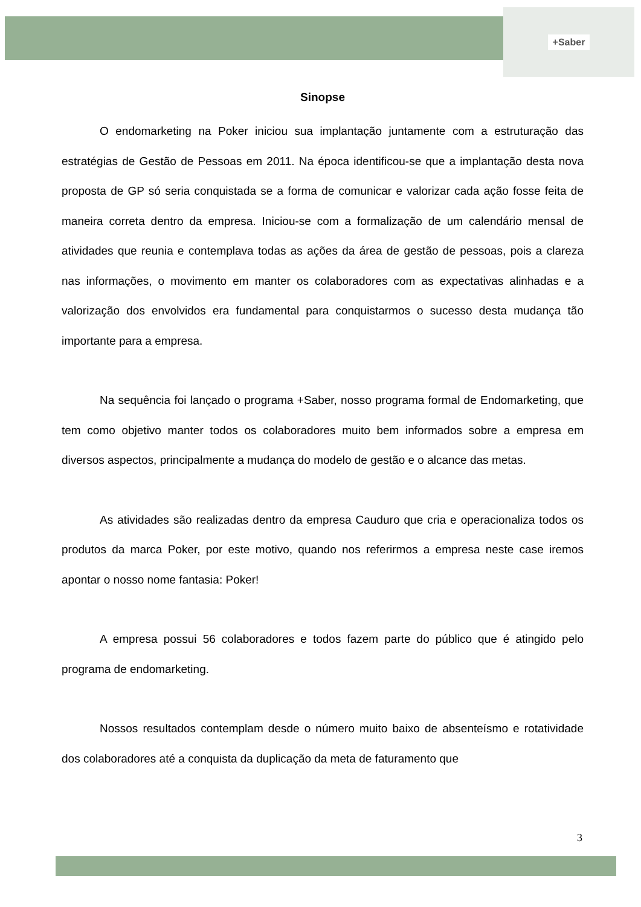+Saber
Sinopse
O endomarketing na Poker iniciou sua implantação juntamente com a estruturação das estratégias de Gestão de Pessoas em 2011. Na época identificou-se que a implantação desta nova proposta de GP só seria conquistada se a forma de comunicar e valorizar cada ação fosse feita de maneira correta dentro da empresa. Iniciou-se com a formalização de um calendário mensal de atividades que reunia e contemplava todas as ações da área de gestão de pessoas, pois a clareza nas informações, o movimento em manter os colaboradores com as expectativas alinhadas e a valorização dos envolvidos era fundamental para conquistarmos o sucesso desta mudança tão importante para a empresa.
Na sequência foi lançado o programa +Saber, nosso programa formal de Endomarketing, que tem como objetivo manter todos os colaboradores muito bem informados sobre a empresa em diversos aspectos, principalmente a mudança do modelo de gestão e o alcance das metas.
As atividades são realizadas dentro da empresa Cauduro que cria e operacionaliza todos os produtos da marca Poker, por este motivo, quando nos referirmos a empresa neste case iremos apontar o nosso nome fantasia: Poker!
A empresa possui 56 colaboradores e todos fazem parte do público que é atingido pelo programa de endomarketing.
Nossos resultados contemplam desde o número muito baixo de absenteísmo e rotatividade dos colaboradores até a conquista da duplicação da meta de faturamento que
3